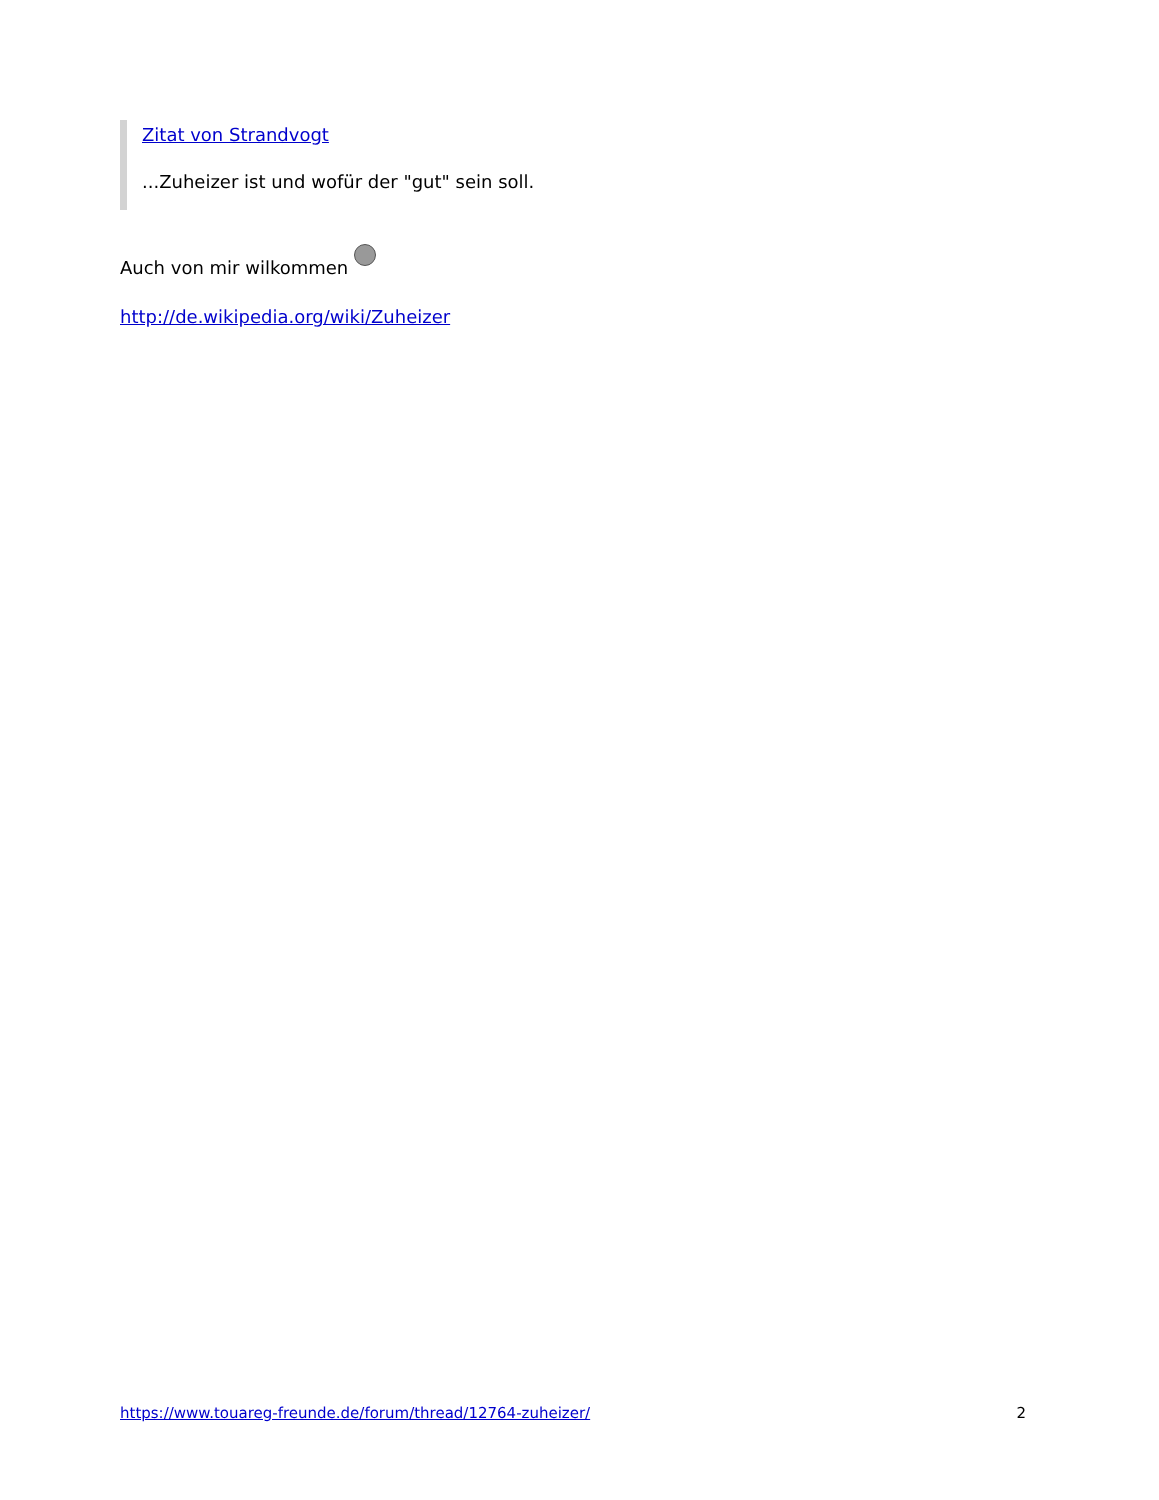Zitat von Strandvogt
...Zuheizer ist und wofür der "gut" sein soll.
Auch von mir wilkommen
http://de.wikipedia.org/wiki/Zuheizer
https://www.touareg-freunde.de/forum/thread/12764-zuheizer/ 2